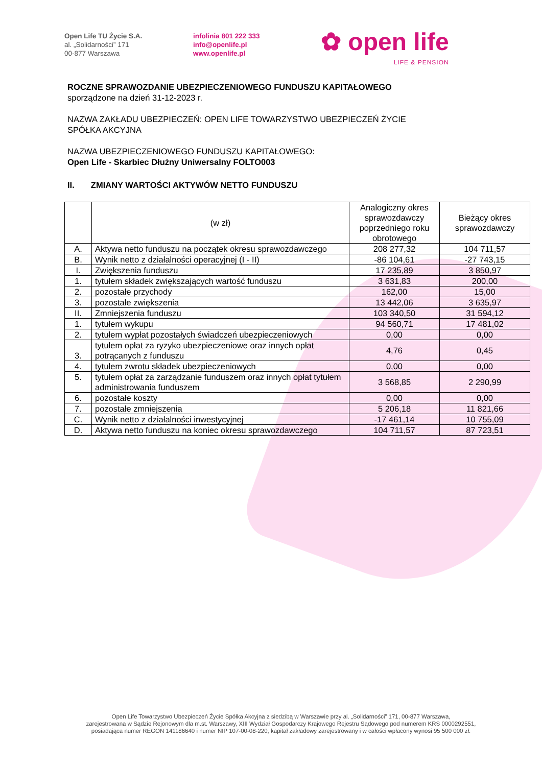Open Life TU Życie S.A.
al. „Solidarności” 171
00-877 Warszawa
infolinia 801 222 333
info@openlife.pl
www.openlife.pl
✿ open life
LIFE & PENSION
ROCZNE SPRAWOZDANIE UBEZPIECZENIOWEGO FUNDUSZU KAPITAŁOWEGO
sporządzone na dzień 31-12-2023 r.
NAZWA ZAKŁADU UBEZPIECZEŃ: OPEN LIFE TOWARZYSTWO UBEZPIECZEŃ ŻYCIE
SPÓŁKA AKCYJNA
NAZWA UBEZPIECZENIOWEGO FUNDUSZU KAPITAŁOWEGO:
Open Life - Skarbiec Dłużny Uniwersalny FOLTO003
II. ZMIANY WARTOŚCI AKTYWÓW NETTO FUNDUSZU
| | (w zł) | Analogiczny okres sprawozdawczy poprzedniego roku obrotowego | Bieżący okres sprawozdawczy |
| --- | --- | --- | --- |
| A. | Aktywa netto funduszu na początek okresu sprawozdawczego | 208 277,32 | 104 711,57 |
| B. | Wynik netto z działalności operacyjnej (I - II) | -86 104,61 | -27 743,15 |
| I. | Zwiększenia funduszu | 17 235,89 | 3 850,97 |
| 1. | tytułem składek zwiększających wartość funduszu | 3 631,83 | 200,00 |
| 2. | pozostałe przychody | 162,00 | 15,00 |
| 3. | pozostałe zwiększenia | 13 442,06 | 3 635,97 |
| II. | Zmniejszenia funduszu | 103 340,50 | 31 594,12 |
| 1. | tytułem wykupu | 94 560,71 | 17 481,02 |
| 2. | tytułem wypłat pozostałych świadczeń ubezpieczeniowych | 0,00 | 0,00 |
| 3. | tytułem opłat za ryzyko ubezpieczeniowe oraz innych opłat potrącanych z funduszu | 4,76 | 0,45 |
| 4. | tytułem zwrotu składek ubezpieczeniowych | 0,00 | 0,00 |
| 5. | tytułem opłat za zarządzanie funduszem oraz innych opłat tytułem administrowania funduszem | 3 568,85 | 2 290,99 |
| 6. | pozostałe koszty | 0,00 | 0,00 |
| 7. | pozostałe zmniejszenia | 5 206,18 | 11 821,66 |
| C. | Wynik netto z działalności inwestycyjnej | -17 461,14 | 10 755,09 |
| D. | Aktywa netto funduszu na koniec okresu sprawozdawczego | 104 711,57 | 87 723,51 |
Open Life Towarzystwo Ubezpieczeń Życie Spółka Akcyjna z siedzibą w Warszawie przy al. „Solidarności” 171, 00-877 Warszawa,
zarejestrowana w Sądzie Rejonowym dla m.st. Warszawy, XIII Wydział Gospodarczy Krajowego Rejestru Sądowego pod numerem KRS 0000292551,
posiadająca numer REGON 141186640 i numer NIP 107-00-08-220, kapitał zakładowy zarejestrowany i w całości wpłacony wynosi 95 500 000 zł.